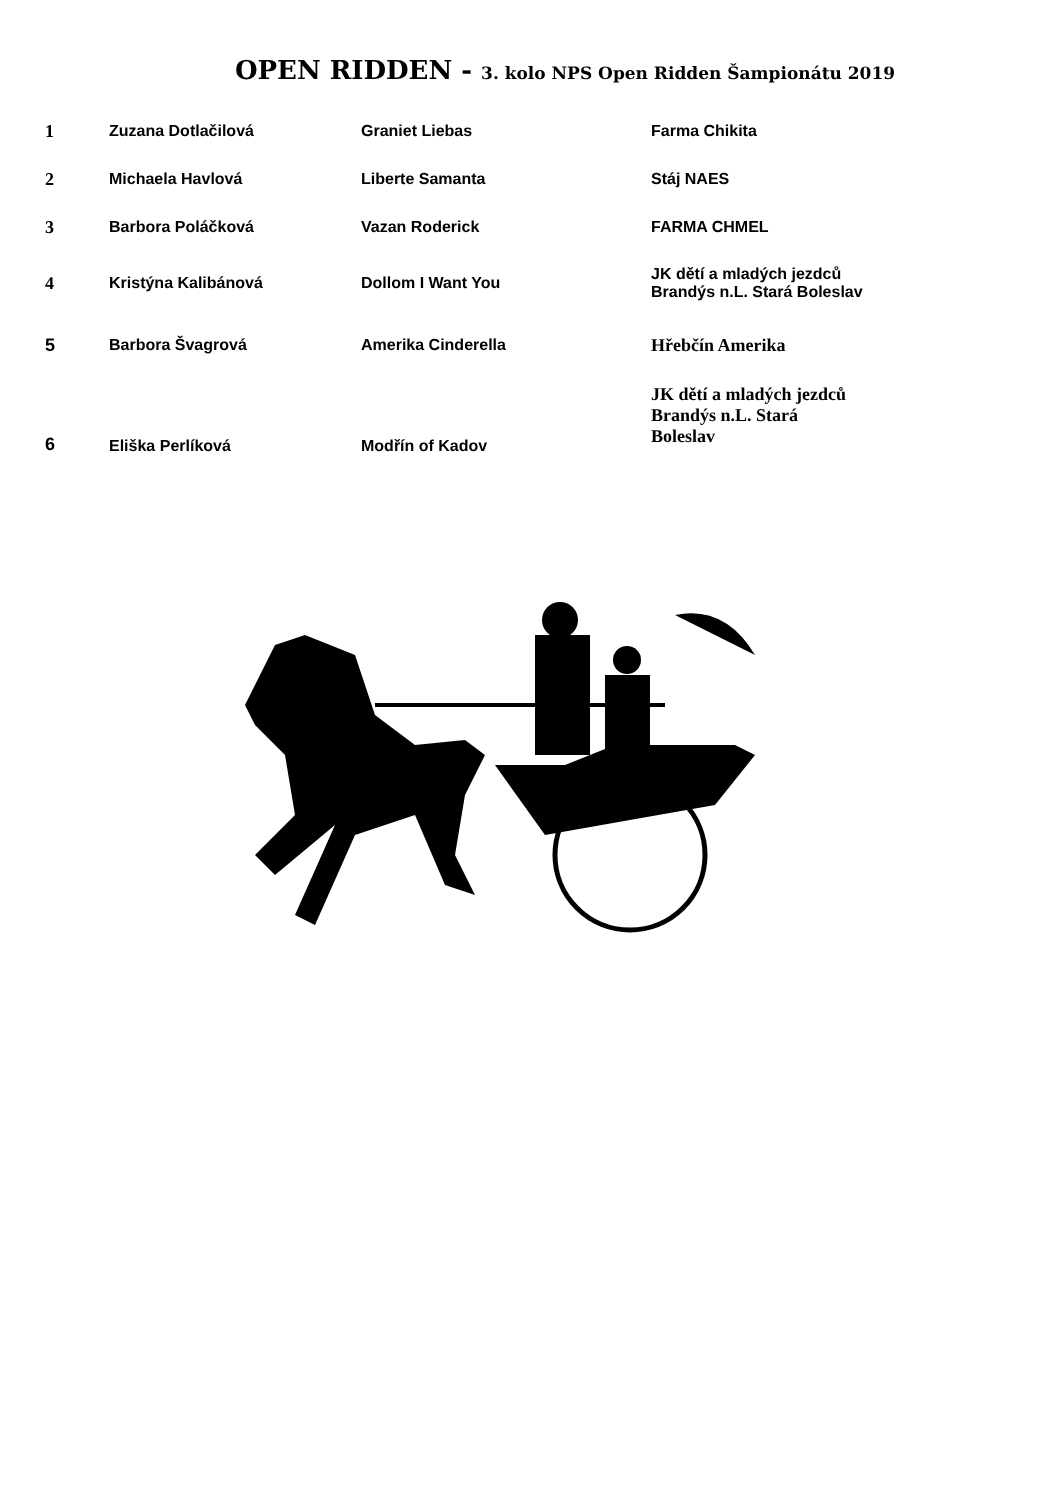OPEN RIDDEN - 3. kolo NPS Open Ridden Šampionátu 2019
| 1 | Zuzana Dotlačilová | Graniet Liebas | Farma Chikita |
| 2 | Michaela Havlová | Liberte Samanta | Stáj NAES |
| 3 | Barbora Poláčková | Vazan Roderick | FARMA CHMEL |
| 4 | Kristýna Kalibánová | Dollom I Want You | JK dětí a mladých jezdců Brandýs n.L. Stará Boleslav |
| 5 | Barbora Švagrová | Amerika Cinderella | Hřebčín Amerika |
| 6 | Eliška Perlíková | Modřín of Kadov | JK dětí a mladých jezdců Brandýs n.L. Stará Boleslav |